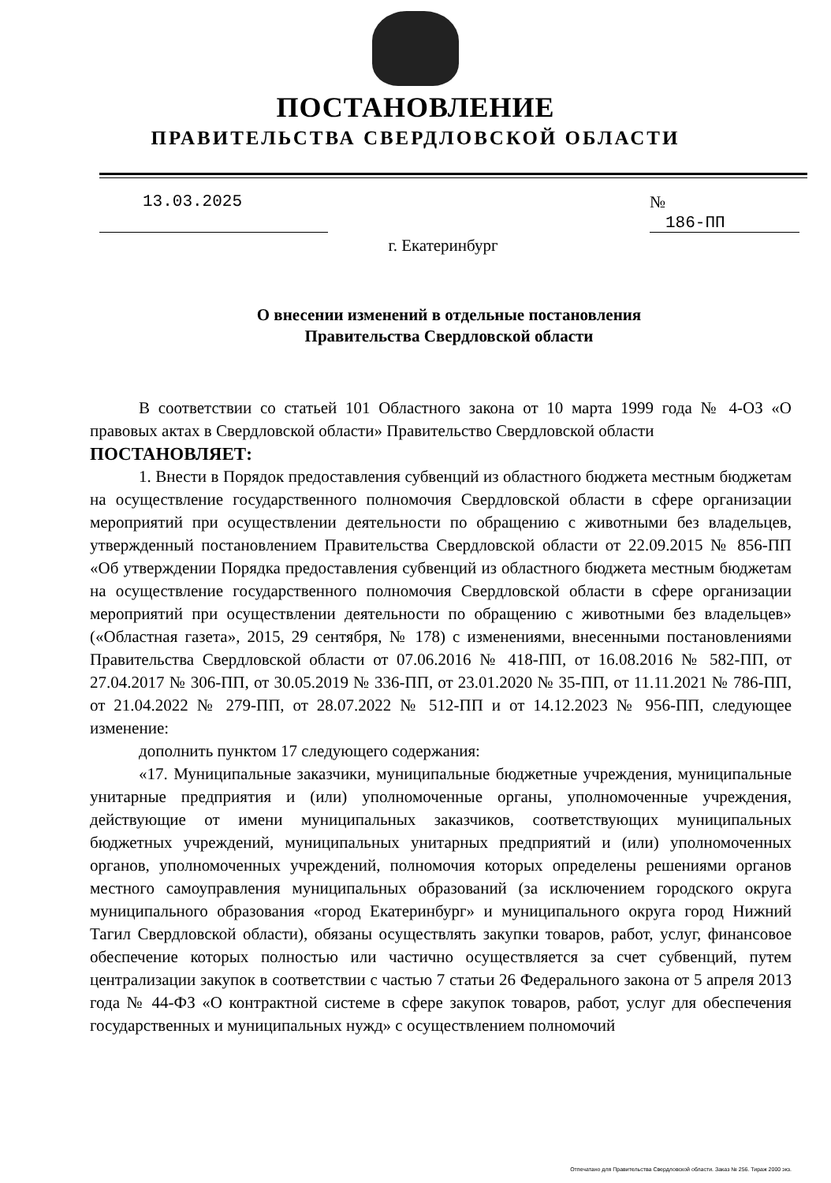ПОСТАНОВЛЕНИЕ
ПРАВИТЕЛЬСТВА СВЕРДЛОВСКОЙ ОБЛАСТИ
13.03.2025 № 186-ПП
г. Екатеринбург
О внесении изменений в отдельные постановления
Правительства Свердловской области
В соответствии со статьей 101 Областного закона от 10 марта 1999 года № 4-ОЗ «О правовых актах в Свердловской области» Правительство Свердловской области
ПОСТАНОВЛЯЕТ:
1. Внести в Порядок предоставления субвенций из областного бюджета местным бюджетам на осуществление государственного полномочия Свердловской области в сфере организации мероприятий при осуществлении деятельности по обращению с животными без владельцев, утвержденный постановлением Правительства Свердловской области от 22.09.2015 № 856-ПП «Об утверждении Порядка предоставления субвенций из областного бюджета местным бюджетам на осуществление государственного полномочия Свердловской области в сфере организации мероприятий при осуществлении деятельности по обращению с животными без владельцев» («Областная газета», 2015, 29 сентября, № 178) с изменениями, внесенными постановлениями Правительства Свердловской области от 07.06.2016 № 418-ПП, от 16.08.2016 № 582-ПП, от 27.04.2017 № 306-ПП, от 30.05.2019 № 336-ПП, от 23.01.2020 № 35-ПП, от 11.11.2021 № 786-ПП, от 21.04.2022 № 279-ПП, от 28.07.2022 № 512-ПП и от 14.12.2023 № 956-ПП, следующее изменение:
дополнить пунктом 17 следующего содержания:
«17. Муниципальные заказчики, муниципальные бюджетные учреждения, муниципальные унитарные предприятия и (или) уполномоченные органы, уполномоченные учреждения, действующие от имени муниципальных заказчиков, соответствующих муниципальных бюджетных учреждений, муниципальных унитарных предприятий и (или) уполномоченных органов, уполномоченных учреждений, полномочия которых определены решениями органов местного самоуправления муниципальных образований (за исключением городского округа муниципального образования «город Екатеринбург» и муниципального округа город Нижний Тагил Свердловской области), обязаны осуществлять закупки товаров, работ, услуг, финансовое обеспечение которых полностью или частично осуществляется за счет субвенций, путем централизации закупок в соответствии с частью 7 статьи 26 Федерального закона от 5 апреля 2013 года № 44-ФЗ «О контрактной системе в сфере закупок товаров, работ, услуг для обеспечения государственных и муниципальных нужд» с осуществлением полномочий
Отпечатано для Правительства Свердловской области. Заказ № 256. Тираж 2000 экз.